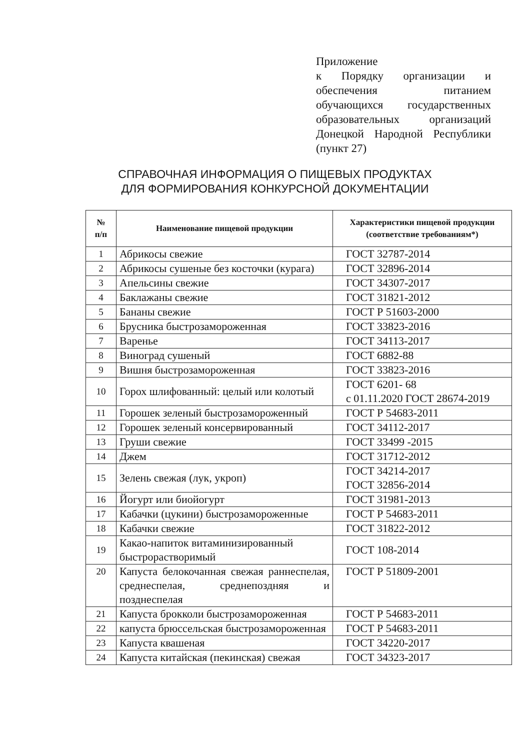Приложение
к Порядку организации и обеспечения питанием обучающихся государственных образовательных организаций Донецкой Народной Республики (пункт 27)
СПРАВОЧНАЯ ИНФОРМАЦИЯ О ПИЩЕВЫХ ПРОДУКТАХ
ДЛЯ ФОРМИРОВАНИЯ КОНКУРСНОЙ ДОКУМЕНТАЦИИ
| № п/п | Наименование пищевой продукции | Характеристики пищевой продукции (соответствие требованиям*) |
| --- | --- | --- |
| 1 | Абрикосы свежие | ГОСТ 32787-2014 |
| 2 | Абрикосы сушеные без косточки (курага) | ГОСТ 32896-2014 |
| 3 | Апельсины свежие | ГОСТ 34307-2017 |
| 4 | Баклажаны свежие | ГОСТ 31821-2012 |
| 5 | Бананы свежие | ГОСТ Р 51603-2000 |
| 6 | Брусника быстрозамороженная | ГОСТ 33823-2016 |
| 7 | Варенье | ГОСТ 34113-2017 |
| 8 | Виноград сушеный | ГОСТ 6882-88 |
| 9 | Вишня быстрозамороженная | ГОСТ 33823-2016 |
| 10 | Горох шлифованный: целый или колотый | ГОСТ 6201- 68 с 01.11.2020 ГОСТ 28674-2019 |
| 11 | Горошек зеленый быстрозамороженный | ГОСТ Р 54683-2011 |
| 12 | Горошек зеленый консервированный | ГОСТ 34112-2017 |
| 13 | Груши свежие | ГОСТ 33499 -2015 |
| 14 | Джем | ГОСТ 31712-2012 |
| 15 | Зелень свежая (лук, укроп) | ГОСТ 34214-2017 ГОСТ 32856-2014 |
| 16 | Йогурт или биойогурт | ГОСТ 31981-2013 |
| 17 | Кабачки (цукини) быстрозамороженные | ГОСТ Р 54683-2011 |
| 18 | Кабачки свежие | ГОСТ 31822-2012 |
| 19 | Какао-напиток витаминизированный быстрорастворимый | ГОСТ 108-2014 |
| 20 | Капуста белокочанная свежая раннеспелая, среднеспелая, среднепоздняя и позднеспелая | ГОСТ Р 51809-2001 |
| 21 | Капуста брокколи быстрозамороженная | ГОСТ Р 54683-2011 |
| 22 | капуста брюссельская быстрозамороженная | ГОСТ Р 54683-2011 |
| 23 | Капуста квашеная | ГОСТ 34220-2017 |
| 24 | Капуста китайская (пекинская) свежая | ГОСТ 34323-2017 |